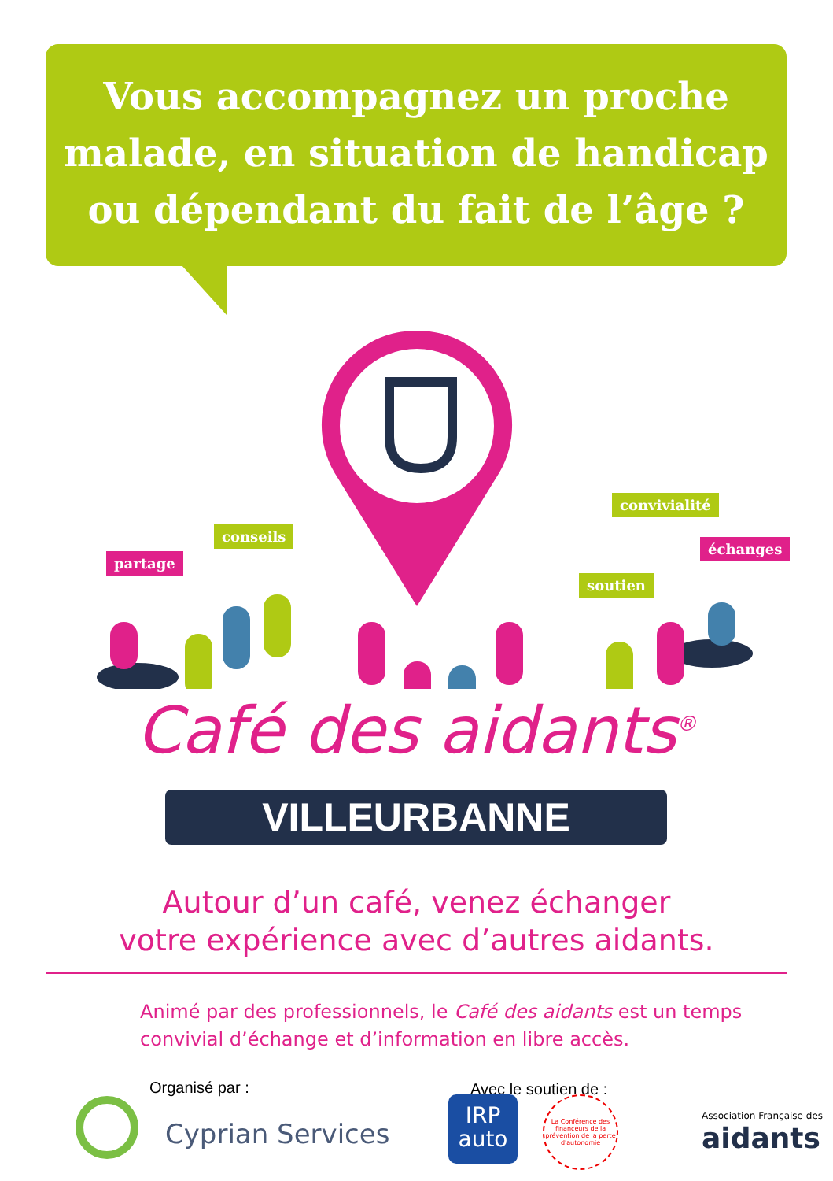Vous accompagnez un proche
malade, en situation de handicap
ou dépendant du fait de l’âge ?
partage
conseils
convivialité
échanges
soutien
Café des aidants<sup>®</sup>
VILLEURBANNE
Autour d’un café, venez échanger
votre expérience avec d’autres aidants.
Animé par des professionnels, le Café des aidants est un temps
convivial d’échange et d’information en libre accès.
Organisé par : Avec le soutien de :
Cyprian Services
IRP
auto
La Conférence des financeurs de la prévention de la perte d'autonomie
Association Française des
aidants